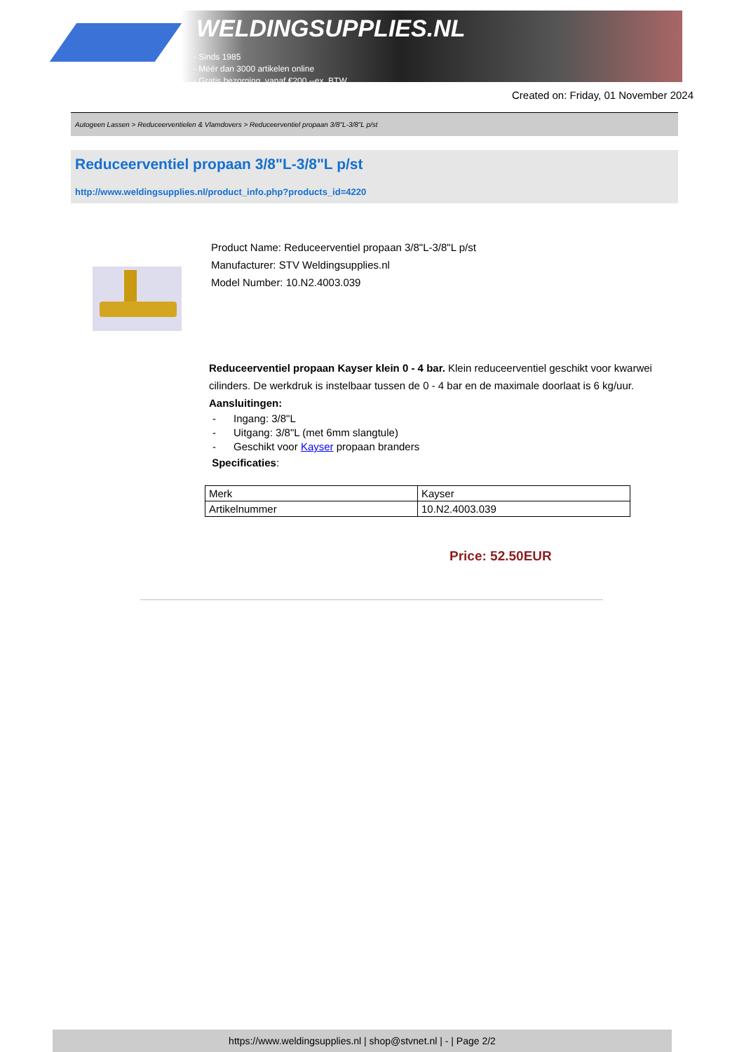WELDINGSUPPLIES.NL
- Sinds 1985
- Méér dan 3000 artikelen online
- Gratis bezorging, vanaf €200,--ex. BTW
Created on: Friday, 01 November 2024
Autogeen Lassen > Reduceerventielen & Vlamdovers > Reduceerventiel propaan 3/8"L-3/8"L p/st
Reduceerventiel propaan 3/8"L-3/8"L p/st
http://www.weldingsupplies.nl/product_info.php?products_id=4220
Product Name: Reduceerventiel propaan 3/8"L-3/8"L p/st
Manufacturer: STV Weldingsupplies.nl
Model Number: 10.N2.4003.039
Reduceerventiel propaan Kayser klein 0 - 4 bar. Klein reduceerventiel geschikt voor kwarwei cilinders. De werkdruk is instelbaar tussen de 0 - 4 bar en de maximale doorlaat is 6 kg/uur. Aansluitingen:
- Ingang: 3/8"L
- Uitgang: 3/8"L (met 6mm slangtule)
- Geschikt voor Kayser propaan branders
Specificaties:
| Merk | Kayser |
| Artikelnummer | 10.N2.4003.039 |
Price: 52.50EUR
https://www.weldingsupplies.nl | shop@stvnet.nl | - | Page 2/2